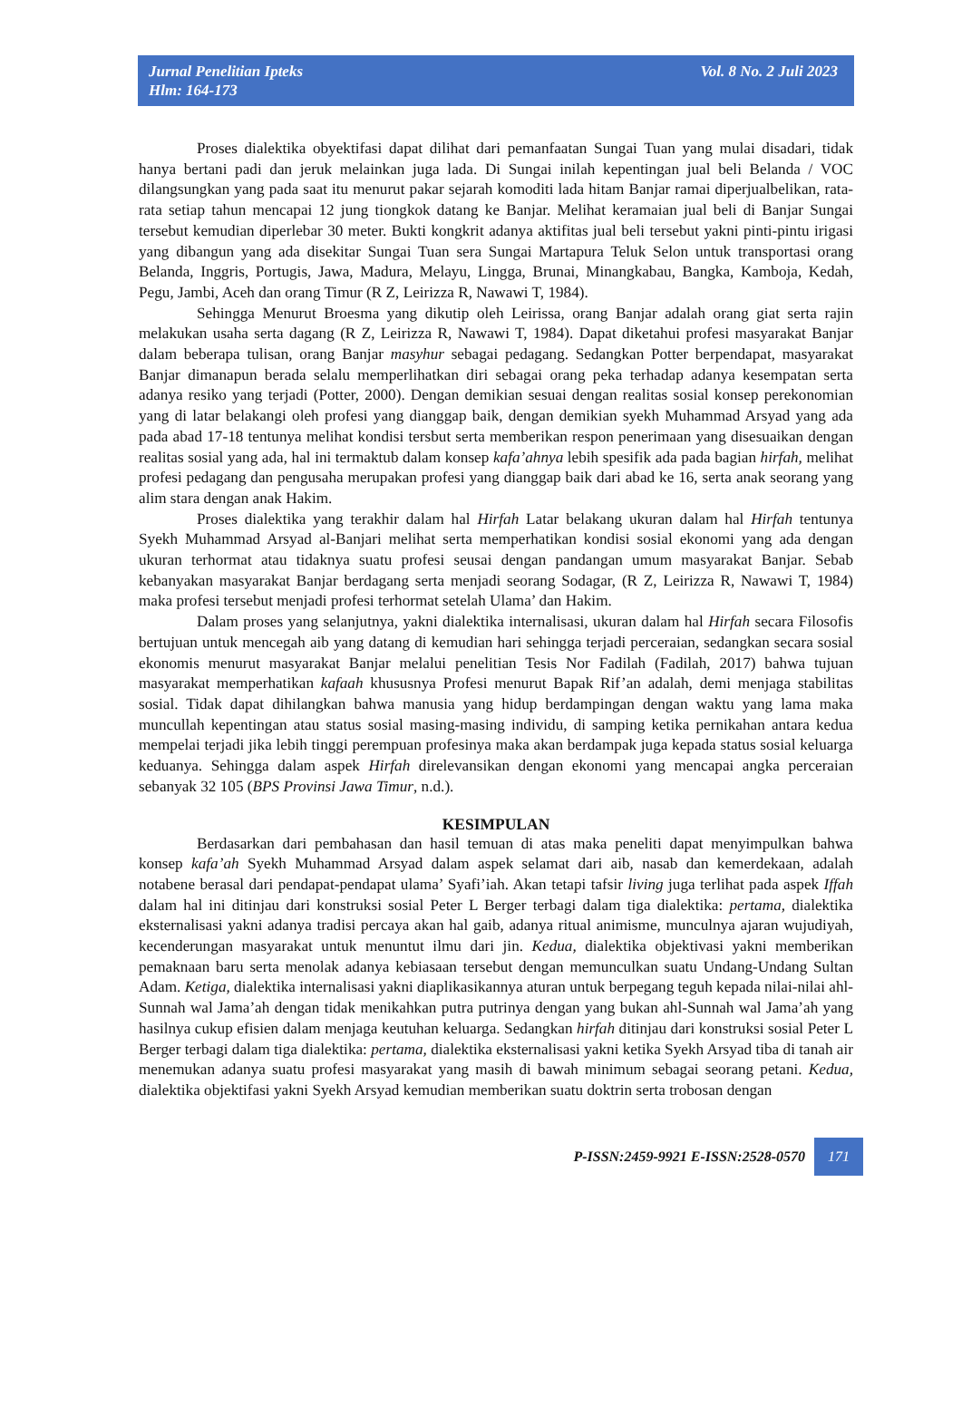Vol. 8 No. 2 Juli 2023 Jurnal Penelitian Ipteks
Hlm: 164-173
Proses dialektika obyektifasi dapat dilihat dari pemanfaatan Sungai Tuan yang mulai disadari, tidak hanya bertani padi dan jeruk melainkan juga lada. Di Sungai inilah kepentingan jual beli Belanda / VOC dilangsungkan yang pada saat itu menurut pakar sejarah komoditi lada hitam Banjar ramai diperjualbelikan, rata-rata setiap tahun mencapai 12 jung tiongkok datang ke Banjar. Melihat keramaian jual beli di Banjar Sungai tersebut kemudian diperlebar 30 meter. Bukti kongkrit adanya aktifitas jual beli tersebut yakni pinti-pintu irigasi yang dibangun yang ada disekitar Sungai Tuan sera Sungai Martapura Teluk Selon untuk transportasi orang Belanda, Inggris, Portugis, Jawa, Madura, Melayu, Lingga, Brunai, Minangkabau, Bangka, Kamboja, Kedah, Pegu, Jambi, Aceh dan orang Timur (R Z, Leirizza R, Nawawi T, 1984).
Sehingga Menurut Broesma yang dikutip oleh Leirissa, orang Banjar adalah orang giat serta rajin melakukan usaha serta dagang (R Z, Leirizza R, Nawawi T, 1984). Dapat diketahui profesi masyarakat Banjar dalam beberapa tulisan, orang Banjar masyhur sebagai pedagang. Sedangkan Potter berpendapat, masyarakat Banjar dimanapun berada selalu memperlihatkan diri sebagai orang peka terhadap adanya kesempatan serta adanya resiko yang terjadi (Potter, 2000). Dengan demikian sesuai dengan realitas sosial konsep perekonomian yang di latar belakangi oleh profesi yang dianggap baik, dengan demikian syekh Muhammad Arsyad yang ada pada abad 17-18 tentunya melihat kondisi tersbut serta memberikan respon penerimaan yang disesuaikan dengan realitas sosial yang ada, hal ini termaktub dalam konsep kafa’ahnya lebih spesifik ada pada bagian hirfah, melihat profesi pedagang dan pengusaha merupakan profesi yang dianggap baik dari abad ke 16, serta anak seorang yang alim stara dengan anak Hakim.
Proses dialektika yang terakhir dalam hal Hirfah Latar belakang ukuran dalam hal Hirfah tentunya Syekh Muhammad Arsyad al-Banjari melihat serta memperhatikan kondisi sosial ekonomi yang ada dengan ukuran terhormat atau tidaknya suatu profesi seusai dengan pandangan umum masyarakat Banjar. Sebab kebanyakan masyarakat Banjar berdagang serta menjadi seorang Sodagar, (R Z, Leirizza R, Nawawi T, 1984) maka profesi tersebut menjadi profesi terhormat setelah Ulama’ dan Hakim.
Dalam proses yang selanjutnya, yakni dialektika internalisasi, ukuran dalam hal Hirfah secara Filosofis bertujuan untuk mencegah aib yang datang di kemudian hari sehingga terjadi perceraian, sedangkan secara sosial ekonomis menurut masyarakat Banjar melalui penelitian Tesis Nor Fadilah (Fadilah, 2017) bahwa tujuan masyarakat memperhatikan kafaah khususnya Profesi menurut Bapak Rif’an adalah, demi menjaga stabilitas sosial. Tidak dapat dihilangkan bahwa manusia yang hidup berdampingan dengan waktu yang lama maka muncullah kepentingan atau status sosial masing-masing individu, di samping ketika pernikahan antara kedua mempelai terjadi jika lebih tinggi perempuan profesinya maka akan berdampak juga kepada status sosial keluarga keduanya. Sehingga dalam aspek Hirfah direlevansikan dengan ekonomi yang mencapai angka perceraian sebanyak 32 105 (BPS Provinsi Jawa Timur, n.d.).
KESIMPULAN
Berdasarkan dari pembahasan dan hasil temuan di atas maka peneliti dapat menyimpulkan bahwa konsep kafa’ah Syekh Muhammad Arsyad dalam aspek selamat dari aib, nasab dan kemerdekaan, adalah notabene berasal dari pendapat-pendapat ulama’ Syafi’iah. Akan tetapi tafsir living juga terlihat pada aspek Iffah dalam hal ini ditinjau dari konstruksi sosial Peter L Berger terbagi dalam tiga dialektika: pertama, dialektika eksternalisasi yakni adanya tradisi percaya akan hal gaib, adanya ritual animisme, munculnya ajaran wujudiyah, kecenderungan masyarakat untuk menuntut ilmu dari jin. Kedua, dialektika objektivasi yakni memberikan pemaknaan baru serta menolak adanya kebiasaan tersebut dengan memunculkan suatu Undang-Undang Sultan Adam. Ketiga, dialektika internalisasi yakni diaplikasikannya aturan untuk berpegang teguh kepada nilai-nilai ahl-Sunnah wal Jama’ah dengan tidak menikahkan putra putrinya dengan yang bukan ahl-Sunnah wal Jama’ah yang hasilnya cukup efisien dalam menjaga keutuhan keluarga. Sedangkan hirfah ditinjau dari konstruksi sosial Peter L Berger terbagi dalam tiga dialektika: pertama, dialektika eksternalisasi yakni ketika Syekh Arsyad tiba di tanah air menemukan adanya suatu profesi masyarakat yang masih di bawah minimum sebagai seorang petani. Kedua, dialektika objektifasi yakni Syekh Arsyad kemudian memberikan suatu doktrin serta trobosan dengan
P-ISSN:2459-9921 E-ISSN:2528-0570 171